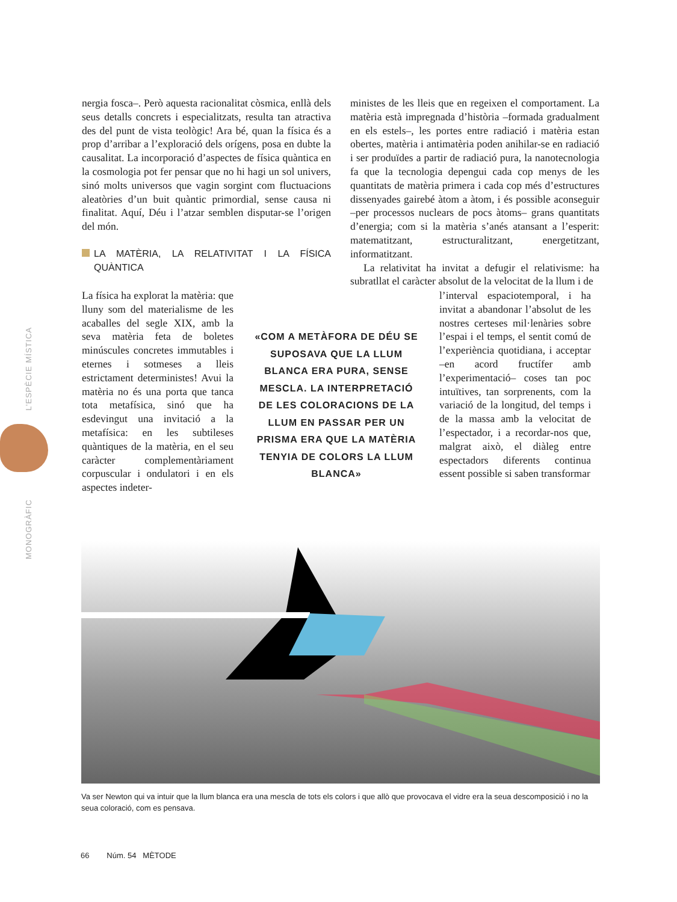MONOGRÀFIC L’ESPÈCIE MÍSTICA
nergia fosca–. Però aquesta racionalitat còsmica, enllà dels seus detalls concrets i especialitzats, resulta tan atractiva des del punt de vista teològic! Ara bé, quan la física és a prop d’arribar a l’exploració dels orígens, posa en dubte la causalitat. La incorporació d’aspectes de física quàntica en la cosmologia pot fer pensar que no hi hagi un sol univers, sinó molts universos que vagin sorgint com fluctuacions aleatòries d’un buit quàntic primordial, sense causa ni finalitat. Aquí, Déu i l’atzar semblen disputar-se l’origen del món.
LA MATÈRIA, LA RELATIVITAT I LA FÍSICA QUÀNTICA
ministes de les lleis que en regeixen el comportament. La matèria està impregnada d’història –formada gradualment en els estels–, les portes entre radiació i matèria estan obertes, matèria i antimatèria poden anihilar-se en radiació i ser produïdes a partir de radiació pura, la nanotecnologia fa que la tecnologia depengui cada cop menys de les quantitats de matèria primera i cada cop més d’estructures dissenyades gairebé àtom a àtom, i és possible aconseguir –per processos nuclears de pocs àtoms– grans quantitats d’energia; com si la matèria s’anés atansant a l’esperit: matematitzant, estructuralitzant, energetitzant, informatitzant.
La relativitat ha invitat a defugir el relativisme: ha subratllat el caràcter absolut de la velocitat de la llum i de
La física ha explorat la matèria: que lluny som del materialisme de les acaballes del segle XIX, amb la seva matèria feta de boletes minúscules concretes immutables i eternes i sotmeses a lleis estrictament deterministes! Avui la matèria no és una porta que tanca tota metafísica, sinó que ha esdevingut una invitació a la metafísica: en les subtileses quàntiques de la matèria, en el seu caràcter complementàriament corpuscular i ondulatori i en els aspectes indeter-
«COM A METÀFORA DE DÉU SE SUPOSAVA QUE LA LLUM BLANCA ERA PURA, SENSE MESCLA. LA INTERPRETACIÓ DE LES COLORACIONS DE LA LLUM EN PASSAR PER UN PRISMA ERA QUE LA MATÈRIA TENYIA DE COLORS LA LLUM BLANCA»
l’interval espaciotemporal, i ha invitat a abandonar l’absolut de les nostres certeses mil·lenàries sobre l’espai i el temps, el sentit comú de l’experiència quotidiana, i acceptar –en acord fructífer amb l’experimentació– coses tan poc intuïtives, tan sorprenents, com la variació de la longitud, del temps i de la massa amb la velocitat de l’espectador, i a recordar-nos que, malgrat això, el diàleg entre espectadors diferents continua essent possible si saben transformar
Va ser Newton qui va intuir que la llum blanca era una mescla de tots els colors i que allò que provocava el vidre era la seua descomposició i no la seua coloració, com es pensava.
66 Núm. 54 MÈTODE